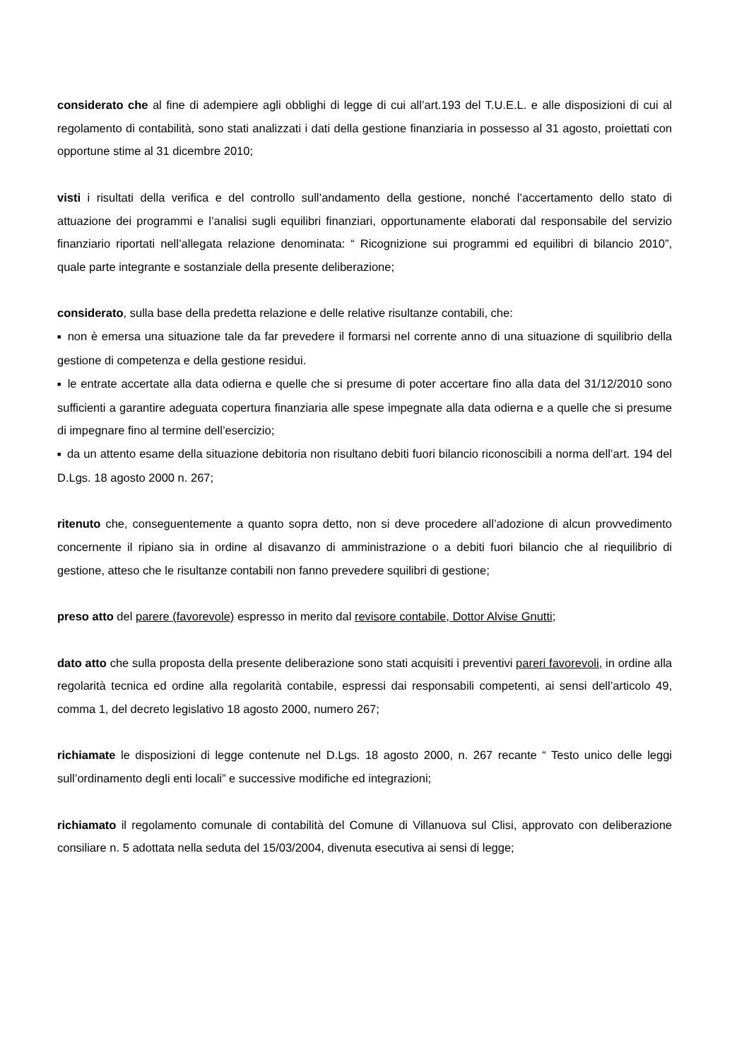considerato che al fine di adempiere agli obblighi di legge di cui all’art.193 del T.U.E.L. e alle disposizioni di cui al regolamento di contabilità, sono stati analizzati i dati della gestione finanziaria in possesso al 31 agosto, proiettati con opportune stime al 31 dicembre 2010;
visti i risultati della verifica e del controllo sull’andamento della gestione, nonché l’accertamento dello stato di attuazione dei programmi e l’analisi sugli equilibri finanziari, opportunamente elaborati dal responsabile del servizio finanziario riportati nell’allegata relazione denominata: “ Ricognizione sui programmi ed equilibri di bilancio 2010”, quale parte integrante e sostanziale della presente deliberazione;
considerato, sulla base della predetta relazione e delle relative risultanze contabili, che:
■ non è emersa una situazione tale da far prevedere il formarsi nel corrente anno di una situazione di squilibrio della gestione di competenza e della gestione residui.
■ le entrate accertate alla data odierna e quelle che si presume di poter accertare fino alla data del 31/12/2010 sono sufficienti a garantire adeguata copertura finanziaria alle spese impegnate alla data odierna e a quelle che si presume di impegnare fino al termine dell’esercizio;
■ da un attento esame della situazione debitoria non risultano debiti fuori bilancio riconoscibili a norma dell’art. 194 del D.Lgs. 18 agosto 2000 n. 267;
ritenuto che, conseguentemente a quanto sopra detto, non si deve procedere all’adozione di alcun provvedimento concernente il ripiano sia in ordine al disavanzo di amministrazione o a debiti fuori bilancio che al riequilibrio di gestione, atteso che le risultanze contabili non fanno prevedere squilibri di gestione;
preso atto del parere (favorevole) espresso in merito dal revisore contabile, Dottor Alvise Gnutti;
dato atto che sulla proposta della presente deliberazione sono stati acquisiti i preventivi pareri favorevoli, in ordine alla regolarità tecnica ed ordine alla regolarità contabile, espressi dai responsabili competenti, ai sensi dell’articolo 49, comma 1, del decreto legislativo 18 agosto 2000, numero 267;
richiamate le disposizioni di legge contenute nel D.Lgs. 18 agosto 2000, n. 267 recante “ Testo unico delle leggi sull’ordinamento degli enti locali” e successive modifiche ed integrazioni;
richiamato il regolamento comunale di contabilità del Comune di Villanuova sul Clisi, approvato con deliberazione consiliare n. 5 adottata nella seduta del 15/03/2004, divenuta esecutiva ai sensi di legge;